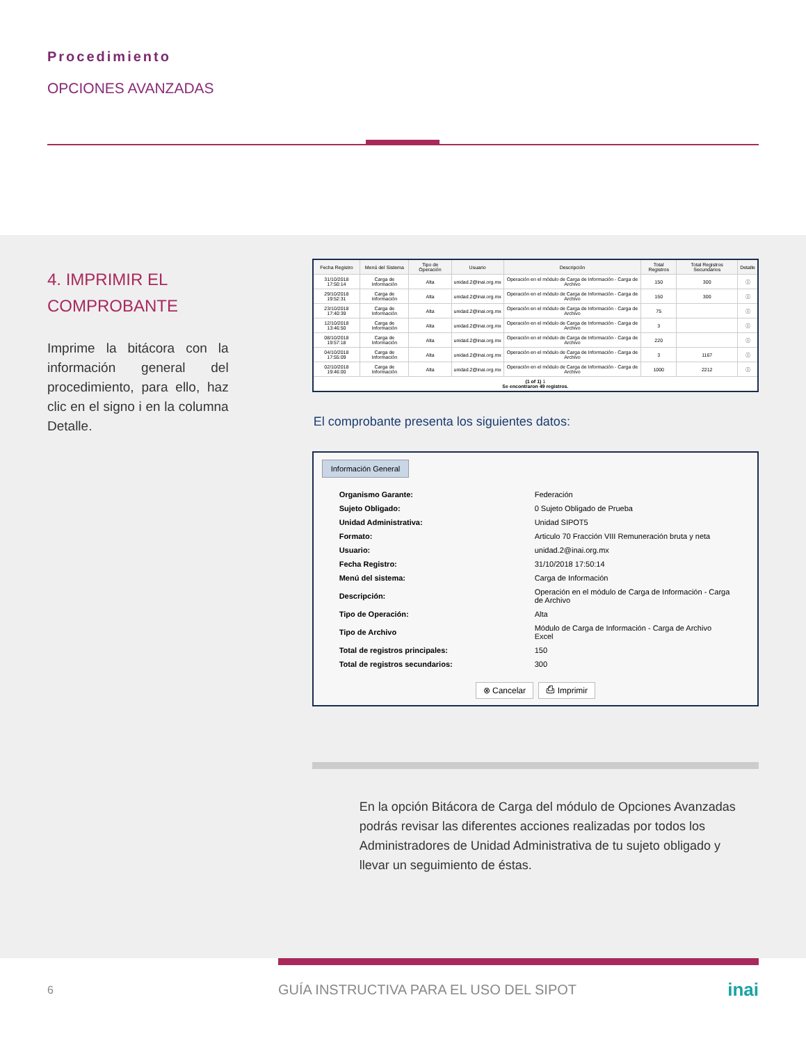Procedimiento
OPCIONES AVANZADAS
4. IMPRIMIR EL COMPROBANTE
Imprime la bitácora con la información general del procedimiento, para ello, haz clic en el signo i en la columna Detalle.
| Fecha Registro | Menú del Sistema | Tipo de Operación | Usuario | Descripción | Total Registros | Total Registros Secundarios | Detalle |
| --- | --- | --- | --- | --- | --- | --- | --- |
| 31/10/2018 17:50:14 | Carga de Información | Alta | unidad.2@inai.org.mx | Operación en el módulo de Carga de Información - Carga de Archivo | 150 | 300 | ⓘ |
| 29/10/2018 19:52:31 | Carga de Información | Alta | unidad.2@inai.org.mx | Operación en el módulo de Carga de Información - Carga de Archivo | 150 | 300 | ⓘ |
| 23/10/2018 17:40:39 | Carga de Información | Alta | unidad.2@inai.org.mx | Operación en el módulo de Carga de Información - Carga de Archivo | 75 | | ⓘ |
| 12/10/2018 13:46:50 | Carga de Información | Alta | unidad.2@inai.org.mx | Operación en el módulo de Carga de Información - Carga de Archivo | 3 | | ⓘ |
| 08/10/2018 19:57:18 | Carga de Información | Alta | unidad.2@inai.org.mx | Operación en el módulo de Carga de Información - Carga de Archivo | 220 | | ⓘ |
| 04/10/2018 17:55:09 | Carga de Información | Alta | unidad.2@inai.org.mx | Operación en el módulo de Carga de Información - Carga de Archivo | 3 | 1167 | ⓘ |
| 02/10/2018 19:46:00 | Carga de Información | Alta | unidad.2@inai.org.mx | Operación en el módulo de Carga de Información - Carga de Archivo | 1000 | 2212 | ⓘ |
| (1 of 1) 1 Se encontraron 49 registros. | | | | | | | |
El comprobante presenta los siguientes datos:
Información General
| Organismo Garante: | Federación |
| Sujeto Obligado: | 0 Sujeto Obligado de Prueba |
| Unidad Administrativa: | Unidad SIPOT5 |
| Formato: | Articulo 70 Fracción VIII Remuneración bruta y neta |
| Usuario: | unidad.2@inai.org.mx |
| Fecha Registro: | 31/10/2018 17:50:14 |
| Menú del sistema: | Carga de Información |
| Descripción: | Operación en el módulo de Carga de Información - Carga de Archivo |
| Tipo de Operación: | Alta |
| Tipo de Archivo | Módulo de Carga de Información - Carga de Archivo Excel |
| Total de registros principales: | 150 |
| Total de registros secundarios: | 300 |
⊗ Cancelar ⎙ Imprimir
En la opción Bitácora de Carga del módulo de Opciones Avanzadas podrás revisar las diferentes acciones realizadas por todos los Administradores de Unidad Administrativa de tu sujeto obligado y llevar un seguimiento de éstas.
6 GUÍA INSTRUCTIVA PARA EL USO DEL SIPOT inai